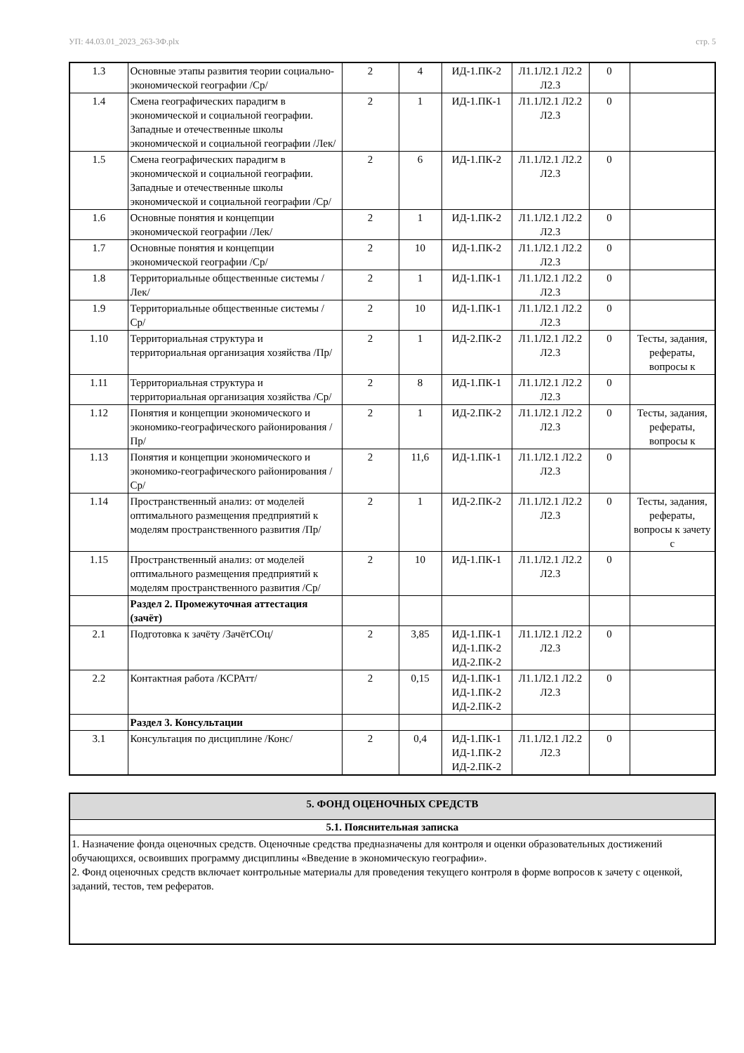УП: 44.03.01_2023_263-3Ф.plx стр. 5
| 1.3 | Основные этапы развития теории социально-экономической географии /Ср/ | 2 | 4 | ИД-1.ПК-2 | Л1.1Л2.1 Л2.2 Л2.3 | 0 | |
| 1.4 | Смена географических парадигм в экономической и социальной географии. Западные и отечественные школы экономической и социальной географии /Лек/ | 2 | 1 | ИД-1.ПК-1 | Л1.1Л2.1 Л2.2 Л2.3 | 0 | |
| 1.5 | Смена географических парадигм в экономической и социальной географии. Западные и отечественные школы экономической и социальной географии /Ср/ | 2 | 6 | ИД-1.ПК-2 | Л1.1Л2.1 Л2.2 Л2.3 | 0 | |
| 1.6 | Основные понятия и концепции экономической географии /Лек/ | 2 | 1 | ИД-1.ПК-2 | Л1.1Л2.1 Л2.2 Л2.3 | 0 | |
| 1.7 | Основные понятия и концепции экономической географии /Ср/ | 2 | 10 | ИД-1.ПК-2 | Л1.1Л2.1 Л2.2 Л2.3 | 0 | |
| 1.8 | Территориальные общественные системы /Лек/ | 2 | 1 | ИД-1.ПК-1 | Л1.1Л2.1 Л2.2 Л2.3 | 0 | |
| 1.9 | Территориальные общественные системы /Ср/ | 2 | 10 | ИД-1.ПК-1 | Л1.1Л2.1 Л2.2 Л2.3 | 0 | |
| 1.10 | Территориальная структура и территориальная организация хозяйства /Пр/ | 2 | 1 | ИД-2.ПК-2 | Л1.1Л2.1 Л2.2 Л2.3 | 0 | Тесты, задания, рефераты, вопросы к |
| 1.11 | Территориальная структура и территориальная организация хозяйства /Ср/ | 2 | 8 | ИД-1.ПК-1 | Л1.1Л2.1 Л2.2 Л2.3 | 0 | |
| 1.12 | Понятия и концепции экономического и экономико-географического районирования /Пр/ | 2 | 1 | ИД-2.ПК-2 | Л1.1Л2.1 Л2.2 Л2.3 | 0 | Тесты, задания, рефераты, вопросы к |
| 1.13 | Понятия и концепции экономического и экономико-географического районирования /Ср/ | 2 | 11,6 | ИД-1.ПК-1 | Л1.1Л2.1 Л2.2 Л2.3 | 0 | |
| 1.14 | Пространственный анализ: от моделей оптимального размещения предприятий к моделям пространственного развития /Пр/ | 2 | 1 | ИД-2.ПК-2 | Л1.1Л2.1 Л2.2 Л2.3 | 0 | Тесты, задания, рефераты, вопросы к зачету с |
| 1.15 | Пространственный анализ: от моделей оптимального размещения предприятий к моделям пространственного развития /Ср/ | 2 | 10 | ИД-1.ПК-1 | Л1.1Л2.1 Л2.2 Л2.3 | 0 | |
| | Раздел 2. Промежуточная аттестация (зачёт) | | | | | | |
| 2.1 | Подготовка к зачёту /ЗачётСОц/ | 2 | 3,85 | ИД-1.ПК-1 ИД-1.ПК-2 ИД-2.ПК-2 | Л1.1Л2.1 Л2.2 Л2.3 | 0 | |
| 2.2 | Контактная работа /КСРАтт/ | 2 | 0,15 | ИД-1.ПК-1 ИД-1.ПК-2 ИД-2.ПК-2 | Л1.1Л2.1 Л2.2 Л2.3 | 0 | |
| | Раздел 3. Консультации | | | | | | |
| 3.1 | Консультация по дисциплине /Конс/ | 2 | 0,4 | ИД-1.ПК-1 ИД-1.ПК-2 ИД-2.ПК-2 | Л1.1Л2.1 Л2.2 Л2.3 | 0 | |
5. ФОНД ОЦЕНОЧНЫХ СРЕДСТВ
5.1. Пояснительная записка
1. Назначение фонда оценочных средств. Оценочные средства предназначены для контроля и оценки образовательных достижений обучающихся, освоивших программу дисциплины «Введение в экономическую географии».
2. Фонд оценочных средств включает контрольные материалы для проведения текущего контроля в форме вопросов к зачету с оценкой, заданий, тестов, тем рефератов.